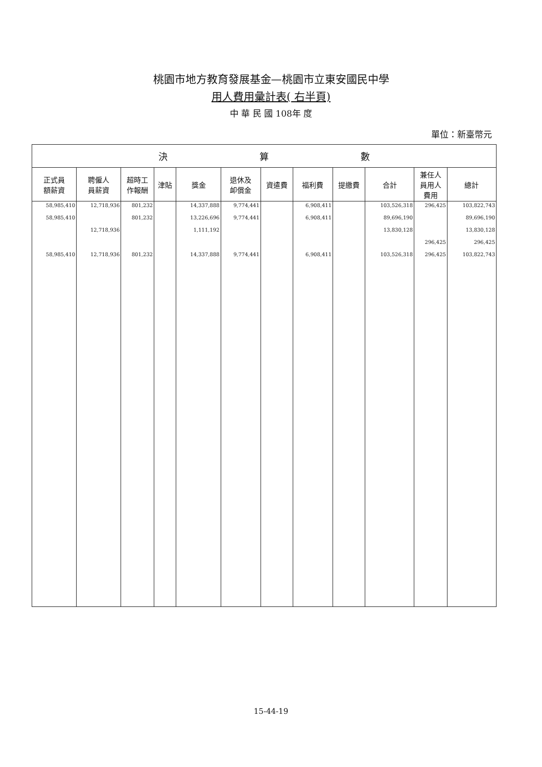桃園市地方教育發展基金—桃園市立東安國民中學
用人費用彙計表( 右半頁)
中 華 民 國 108年 度
單位：新臺幣元
| 決 算 數 | | | | | | | | | | | |
| --- | --- | --- | --- | --- | --- | --- | --- | --- | --- | --- | --- |
| 正式員 額薪資 | 聘僱人 員薪資 | 超時工 作報酬 | 津貼 | 獎金 | 退休及 卹償金 | 資遣費 | 福利費 | 提繳費 | 合計 | 兼任人 員用人 費用 | 總計 |
| 58,985,410 | 12,718,936 | 801,232 | | 14,337,888 | 9,774,441 | | 6,908,411 | | 103,526,318 | 296,425 | 103,822,743 |
| 58,985,410 | | 801,232 | | 13,226,696 | 9,774,441 | | 6,908,411 | | 89,696,190 | | 89,696,190 |
| | 12,718,936 | | | 1,111,192 | | | | | 13,830,128 | | 13,830,128 |
| | | | | | | | | | | 296,425 | 296,425 |
| 58,985,410 | 12,718,936 | 801,232 | | 14,337,888 | 9,774,441 | | 6,908,411 | | 103,526,318 | 296,425 | 103,822,743 |
15-44-19